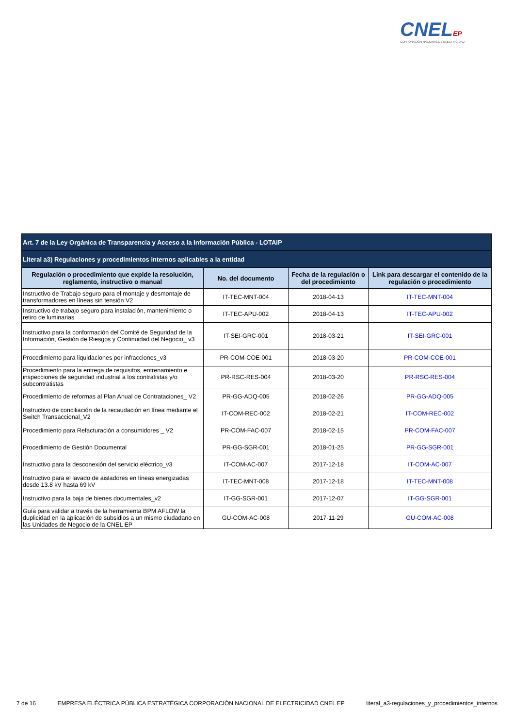CNELEP
CORPORACIÓN NACIONAL DE ELECTRICIDAD
| Art. 7 de la Ley Orgánica de Transparencia y Acceso a la Información Pública - LOTAIP | | | |
| Literal a3) Regulaciones y procedimientos internos aplicables a la entidad | | | |
| Regulación o procedimiento que expide la resolución, reglamento, instructivo o manual | No. del documento | Fecha de la regulación o del procedimiento | Link para descargar el contenido de la regulación o procedimiento |
| Instructivo de Trabajo seguro para el montaje y desmontaje de transformadores en líneas sin tensión V2 | IT-TEC-MNT-004 | 2018-04-13 | IT-TEC-MNT-004 |
| Instructivo de trabajo seguro para instalación, mantenimiento o retiro de luminarias | IT-TEC-APU-002 | 2018-04-13 | IT-TEC-APU-002 |
| Instructivo para la conformación del Comité de Seguridad de la Información, Gestión de Riesgos y Continuidad del Negocio_ v3 | IT-SEI-GRC-001 | 2018-03-21 | IT-SEI-GRC-001 |
| Procedimiento para liquidaciones por infracciones_v3 | PR-COM-COE-001 | 2018-03-20 | PR-COM-COE-001 |
| Procedimiento para la entrega de requisitos, entrenamiento e inspecciones de seguridad industrial a los contratistas y/o subcontratistas | PR-RSC-RES-004 | 2018-03-20 | PR-RSC-RES-004 |
| Procedimiento de reformas al Plan Anual de Contrataciones_ V2 | PR-GG-ADQ-005 | 2018-02-26 | PR-GG-ADQ-005 |
| Instructivo de conciliación de la recaudación en línea mediante el Switch Transaccional_V2 | IT-COM-REC-002 | 2018-02-21 | IT-COM-REC-002 |
| Procedimiento para Refacturación a consumidores _ V2 | PR-COM-FAC-007 | 2018-02-15 | PR-COM-FAC-007 |
| Procedimiento de Gestión Documental | PR-GG-SGR-001 | 2018-01-25 | PR-GG-SGR-001 |
| Instructivo para la desconexión del servicio eléctrico_v3 | IT-COM-AC-007 | 2017-12-18 | IT-COM-AC-007 |
| Instructivo para el lavado de aisladores en líneas energizadas desde 13.8 kV hasta 69 kV | IT-TEC-MNT-008 | 2017-12-18 | IT-TEC-MNT-008 |
| Instructivo para la baja de bienes documentales_v2 | IT-GG-SGR-001 | 2017-12-07 | IT-GG-SGR-001 |
| Guía para validar a través de la herramienta BPM AFLOW la duplicidad en la aplicación de subsidios a un mismo ciudadano en las Unidades de Negocio de la CNEL EP | GU-COM-AC-008 | 2017-11-29 | GU-COM-AC-008 |
7 de 16 EMPRESA ELÉCTRICA PÚBLICA ESTRATÉGICA CORPORACIÓN NACIONAL DE ELECTRICIDAD CNEL EP literal_a3-regulaciones_y_procedimientos_internos